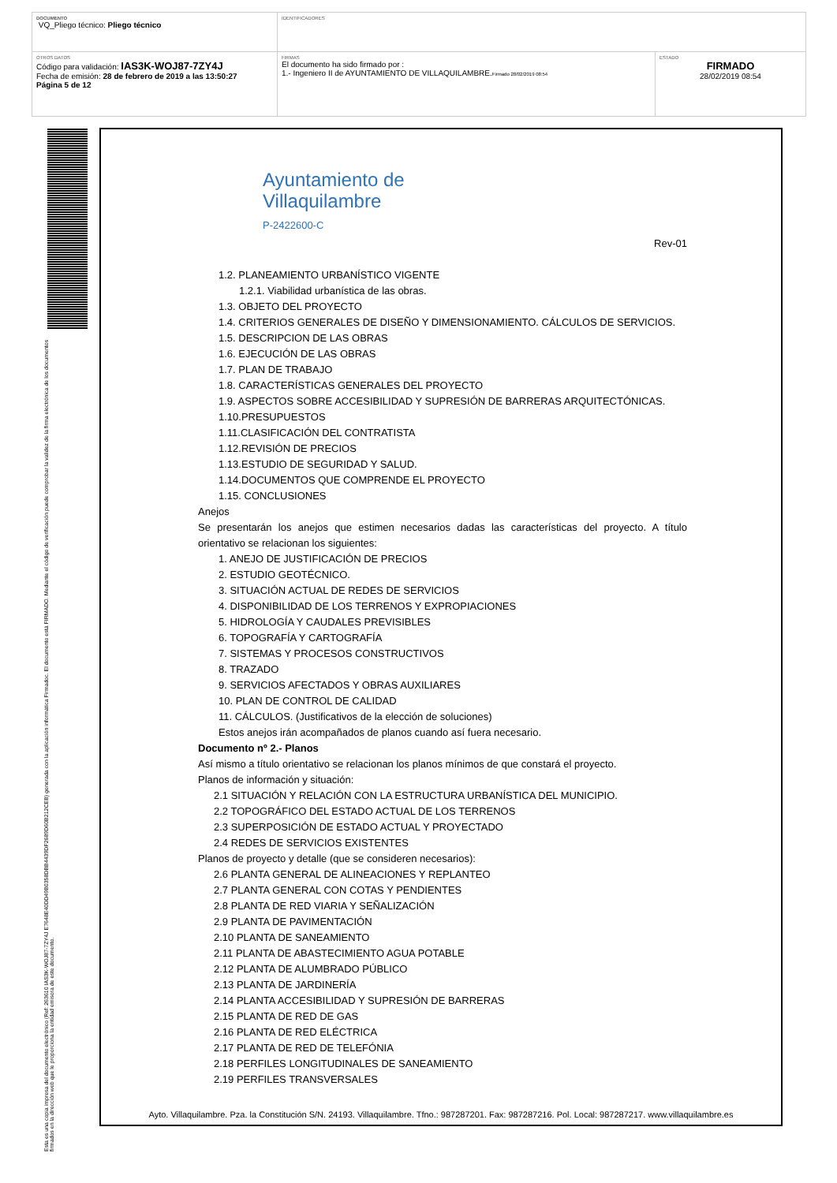| DOCUMENTO VQ_Pliego técnico: Pliego técnico | IDENTIFICADORES | |
| OTROS DATOS Código para validación: IAS3K-WOJ87-7ZY4J Fecha de emisión: 28 de febrero de 2019 a las 13:50:27 Página 5 de 12 | FIRMAS El documento ha sido firmado por : 1.- Ingeniero II de AYUNTAMIENTO DE VILLAQUILAMBRE. Firmado 28/02/2019 08:54 | ESTADO FIRMADO 28/02/2019 08:54 |
Esta es una copia impresa del documento electrónico (Ref: 263610 IAS3K-WOJ87-7ZY4J E7648E40DD49B0358DBB4439DF2689D60B212CEB) generada con la aplicación informática Firmadoc. El documento está FIRMADO. Mediante el código de verificación puede comprobar la validez de la firma electrónica de los documentos firmados en la dirección web que le proporciona la entidad emisora de este documento.
Ayuntamiento de
Villaquilambre
P-2422600-C
Rev-01
1.2. PLANEAMIENTO URBANÍSTICO VIGENTE
1.2.1. Viabilidad urbanística de las obras.
1.3. OBJETO DEL PROYECTO
1.4. CRITERIOS GENERALES DE DISEÑO Y DIMENSIONAMIENTO. CÁLCULOS DE SERVICIOS.
1.5. DESCRIPCION DE LAS OBRAS
1.6. EJECUCIÓN DE LAS OBRAS
1.7. PLAN DE TRABAJO
1.8. CARACTERÍSTICAS GENERALES DEL PROYECTO
1.9. ASPECTOS SOBRE ACCESIBILIDAD Y SUPRESIÓN DE BARRERAS ARQUITECTÓNICAS.
1.10.PRESUPUESTOS
1.11.CLASIFICACIÓN DEL CONTRATISTA
1.12.REVISIÓN DE PRECIOS
1.13.ESTUDIO DE SEGURIDAD Y SALUD.
1.14.DOCUMENTOS QUE COMPRENDE EL PROYECTO
1.15. CONCLUSIONES
Anejos
Se presentarán los anejos que estimen necesarios dadas las características del proyecto. A título orientativo se relacionan los siguientes:
1. ANEJO DE JUSTIFICACIÓN DE PRECIOS
2. ESTUDIO GEOTÉCNICO.
3. SITUACIÓN ACTUAL DE REDES DE SERVICIOS
4. DISPONIBILIDAD DE LOS TERRENOS Y EXPROPIACIONES
5. HIDROLOGÍA Y CAUDALES PREVISIBLES
6. TOPOGRAFÍA Y CARTOGRAFÍA
7. SISTEMAS Y PROCESOS CONSTRUCTIVOS
8. TRAZADO
9. SERVICIOS AFECTADOS Y OBRAS AUXILIARES
10. PLAN DE CONTROL DE CALIDAD
11. CÁLCULOS. (Justificativos de la elección de soluciones)
Estos anejos irán acompañados de planos cuando así fuera necesario.
Documento nº 2.- Planos
Así mismo a título orientativo se relacionan los planos mínimos de que constará el proyecto.
Planos de información y situación:
2.1 SITUACIÓN Y RELACIÓN CON LA ESTRUCTURA URBANÍSTICA DEL MUNICIPIO.
2.2 TOPOGRÁFICO DEL ESTADO ACTUAL DE LOS TERRENOS
2.3 SUPERPOSICIÓN DE ESTADO ACTUAL Y PROYECTADO
2.4 REDES DE SERVICIOS EXISTENTES
Planos de proyecto y detalle (que se consideren necesarios):
2.6 PLANTA GENERAL DE ALINEACIONES Y REPLANTEO
2.7 PLANTA GENERAL CON COTAS Y PENDIENTES
2.8 PLANTA DE RED VIARIA Y SEÑALIZACIÓN
2.9 PLANTA DE PAVIMENTACIÓN
2.10 PLANTA DE SANEAMIENTO
2.11 PLANTA DE ABASTECIMIENTO AGUA POTABLE
2.12 PLANTA DE ALUMBRADO PÚBLICO
2.13 PLANTA DE JARDINERÍA
2.14 PLANTA ACCESIBILIDAD Y SUPRESIÓN DE BARRERAS
2.15 PLANTA DE RED DE GAS
2.16 PLANTA DE RED ELÉCTRICA
2.17 PLANTA DE RED DE TELEFÓNIA
2.18 PERFILES LONGITUDINALES DE SANEAMIENTO
2.19 PERFILES TRANSVERSALES
Ayto. Villaquilambre. Pza. la Constitución S/N. 24193. Villaquilambre. Tfno.: 987287201. Fax: 987287216. Pol. Local: 987287217. www.villaquilambre.es